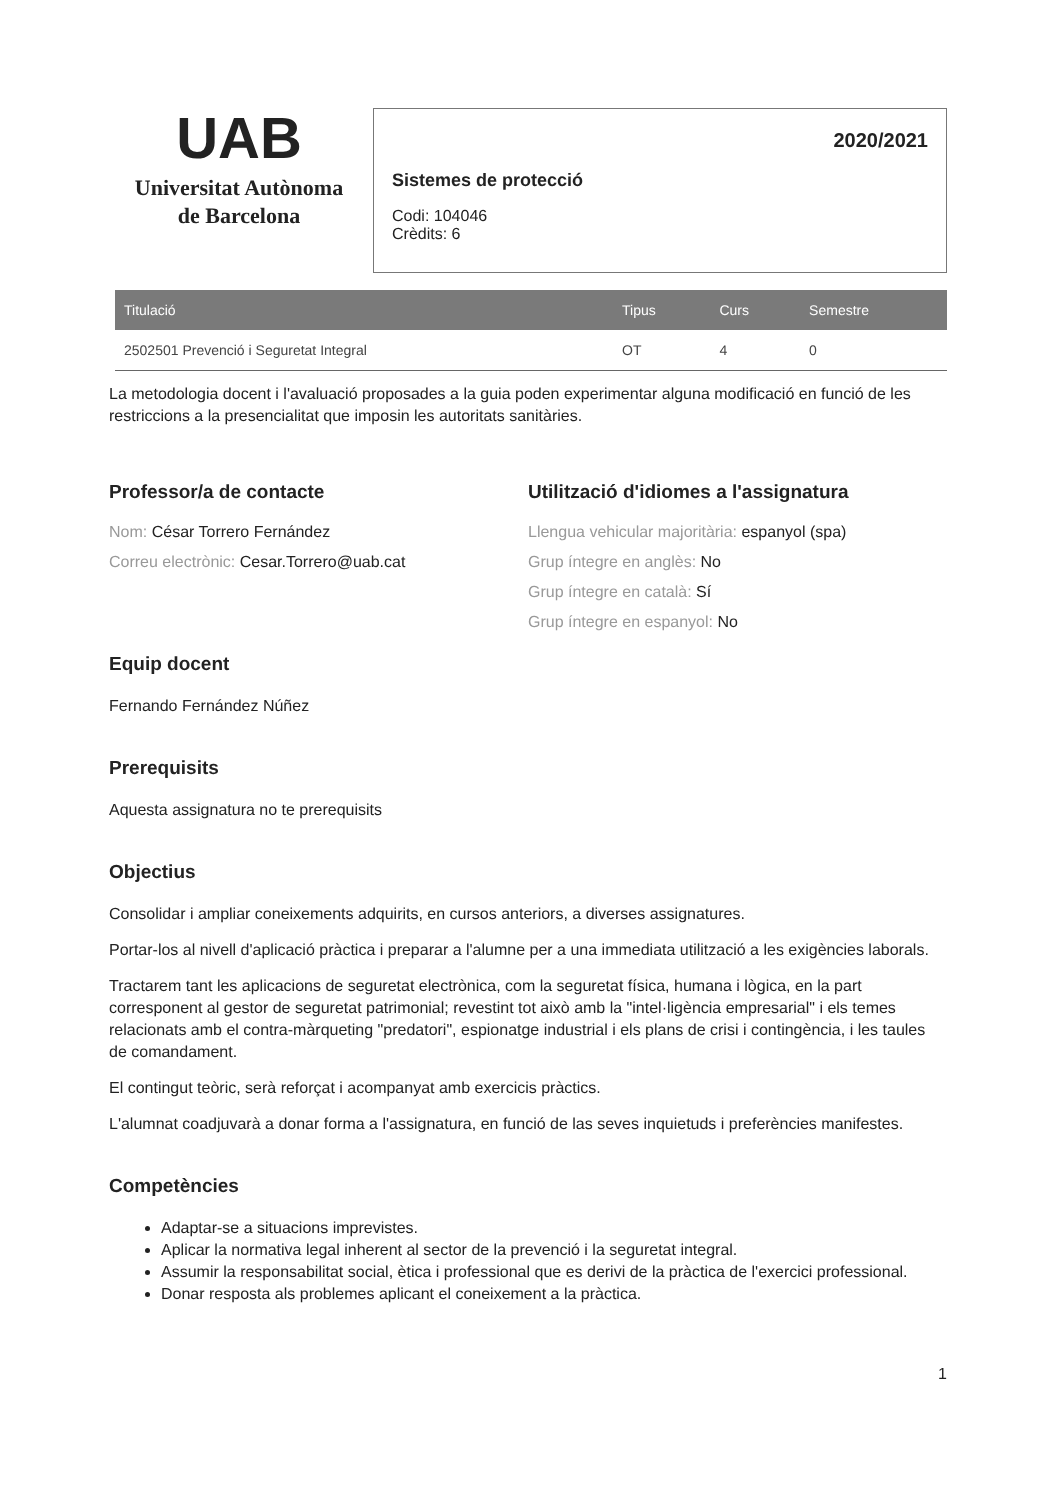UAB
Universitat Autònoma
de Barcelona
2020/2021
Sistemes de protecció
Codi: 104046
Crèdits: 6
| Titulació | Tipus | Curs | Semestre |
| --- | --- | --- | --- |
| 2502501 Prevenció i Seguretat Integral | OT | 4 | 0 |
La metodologia docent i l'avaluació proposades a la guia poden experimentar alguna modificació en funció de les restriccions a la presencialitat que imposin les autoritats sanitàries.
Professor/a de contacte
Nom: César Torrero Fernández
Correu electrònic: Cesar.Torrero@uab.cat
Utilització d'idiomes a l'assignatura
Llengua vehicular majoritària: espanyol (spa)
Grup íntegre en anglès: No
Grup íntegre en català: Sí
Grup íntegre en espanyol: No
Equip docent
Fernando Fernández Núñez
Prerequisits
Aquesta assignatura no te prerequisits
Objectius
Consolidar i ampliar coneixements adquirits, en cursos anteriors, a diverses assignatures.
Portar-los al nivell d'aplicació pràctica i preparar a l'alumne per a una immediata utilització a les exigències laborals.
Tractarem tant les aplicacions de seguretat electrònica, com la seguretat física, humana i lògica, en la part corresponent al gestor de seguretat patrimonial; revestint tot això amb la "intel·ligència empresarial" i els temes relacionats amb el contra-màrqueting "predatori", espionatge industrial i els plans de crisi i contingència, i les taules de comandament.
El contingut teòric, serà reforçat i acompanyat amb exercicis pràctics.
L'alumnat coadjuvarà a donar forma a l'assignatura, en funció de las seves inquietuds i preferències manifestes.
Competències
Adaptar-se a situacions imprevistes.
Aplicar la normativa legal inherent al sector de la prevenció i la seguretat integral.
Assumir la responsabilitat social, ètica i professional que es derivi de la pràctica de l'exercici professional.
Donar resposta als problemes aplicant el coneixement a la pràctica.
1